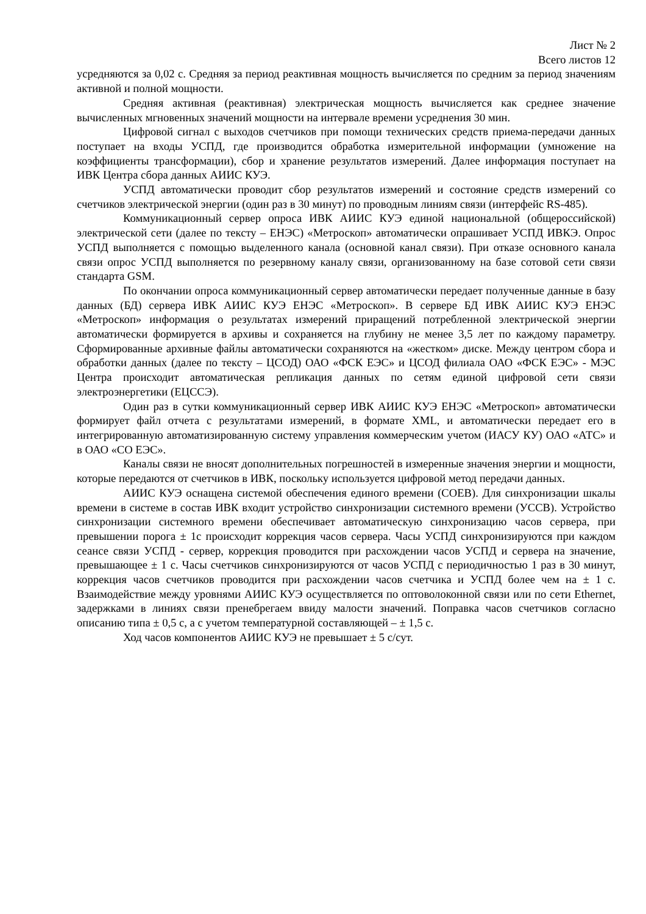Лист № 2
Всего листов 12
усредняются за 0,02 с. Средняя за период реактивная мощность вычисляется по средним за период значениям активной и полной мощности.
Средняя активная (реактивная) электрическая мощность вычисляется как среднее значение вычисленных мгновенных значений мощности на интервале времени усреднения 30 мин.
Цифровой сигнал с выходов счетчиков при помощи технических средств приема-передачи данных поступает на входы УСПД, где производится обработка измерительной информации (умножение на коэффициенты трансформации), сбор и хранение результатов измерений. Далее информация поступает на ИВК Центра сбора данных АИИС КУЭ.
УСПД автоматически проводит сбор результатов измерений и состояние средств измерений со счетчиков электрической энергии (один раз в 30 минут) по проводным линиям связи (интерфейс RS-485).
Коммуникационный сервер опроса ИВК АИИС КУЭ единой национальной (общероссийской) электрической сети (далее по тексту – ЕНЭС) «Метроскоп» автоматически опрашивает УСПД ИВКЭ. Опрос УСПД выполняется с помощью выделенного канала (основной канал связи). При отказе основного канала связи опрос УСПД выполняется по резервному каналу связи, организованному на базе сотовой сети связи стандарта GSM.
По окончании опроса коммуникационный сервер автоматически передает полученные данные в базу данных (БД) сервера ИВК АИИС КУЭ ЕНЭС «Метроскоп». В сервере БД ИВК АИИС КУЭ ЕНЭС «Метроскоп» информация о результатах измерений приращений потребленной электрической энергии автоматически формируется в архивы и сохраняется на глубину не менее 3,5 лет по каждому параметру. Сформированные архивные файлы автоматически сохраняются на «жестком» диске. Между центром сбора и обработки данных (далее по тексту – ЦСОД) ОАО «ФСК ЕЭС» и ЦСОД филиала ОАО «ФСК ЕЭС» - МЭС Центра происходит автоматическая репликация данных по сетям единой цифровой сети связи электроэнергетики (ЕЦССЭ).
Один раз в сутки коммуникационный сервер ИВК АИИС КУЭ ЕНЭС «Метроскоп» автоматически формирует файл отчета с результатами измерений, в формате XML, и автоматически передает его в интегрированную автоматизированную систему управления коммерческим учетом (ИАСУ КУ) ОАО «АТС» и в ОАО «СО ЕЭС».
Каналы связи не вносят дополнительных погрешностей в измеренные значения энергии и мощности, которые передаются от счетчиков в ИВК, поскольку используется цифровой метод передачи данных.
АИИС КУЭ оснащена системой обеспечения единого времени (СОЕВ). Для синхронизации шкалы времени в системе в состав ИВК входит устройство синхронизации системного времени (УССВ). Устройство синхронизации системного времени обеспечивает автоматическую синхронизацию часов сервера, при превышении порога ± 1с происходит коррекция часов сервера. Часы УСПД синхронизируются при каждом сеансе связи УСПД - сервер, коррекция проводится при расхождении часов УСПД и сервера на значение, превышающее ± 1 с. Часы счетчиков синхронизируются от часов УСПД с периодичностью 1 раз в 30 минут, коррекция часов счетчиков проводится при расхождении часов счетчика и УСПД более чем на ± 1 с. Взаимодействие между уровнями АИИС КУЭ осуществляется по оптоволоконной связи или по сети Ethernet, задержками в линиях связи пренебрегаем ввиду малости значений. Поправка часов счетчиков согласно описанию типа ± 0,5 с, а с учетом температурной составляющей – ± 1,5 с.
Ход часов компонентов АИИС КУЭ не превышает ± 5 с/сут.